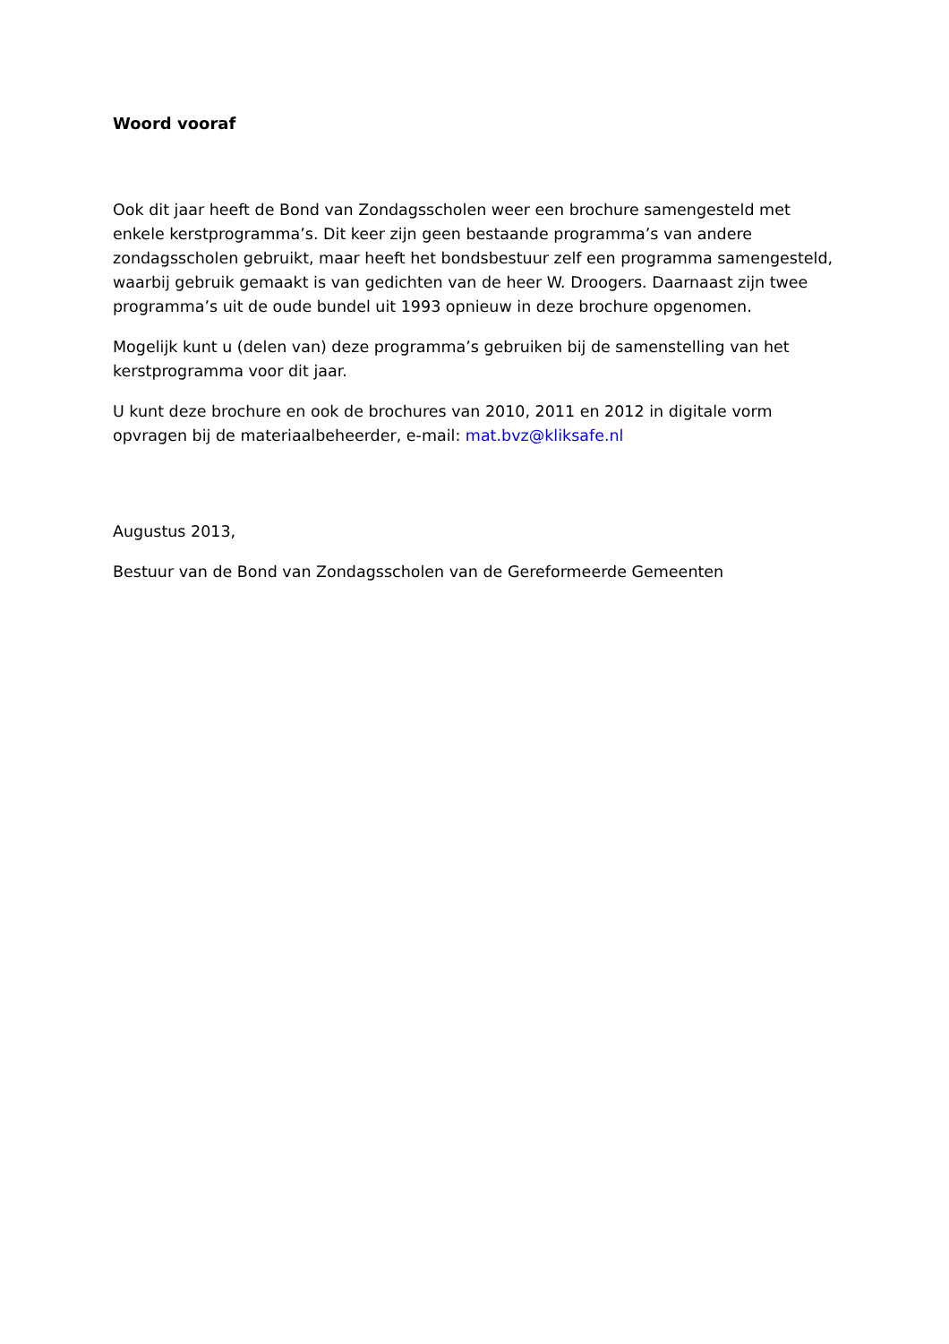Woord vooraf
Ook dit jaar heeft de Bond van Zondagsscholen weer een brochure samengesteld met enkele kerstprogramma’s. Dit keer zijn geen bestaande programma’s van andere zondagsscholen gebruikt, maar heeft het bondsbestuur zelf een programma samengesteld, waarbij gebruik gemaakt is van gedichten van de heer W. Droogers. Daarnaast zijn twee programma’s uit de oude bundel uit 1993 opnieuw in deze brochure opgenomen.
Mogelijk kunt u (delen van) deze programma’s gebruiken bij de samenstelling van het kerstprogramma voor dit jaar.
U kunt deze brochure en ook de brochures van 2010, 2011 en 2012 in digitale vorm opvragen bij de materiaalbeheerder, e-mail: mat.bvz@kliksafe.nl
Augustus 2013,
Bestuur van de Bond van Zondagsscholen van de Gereformeerde Gemeenten